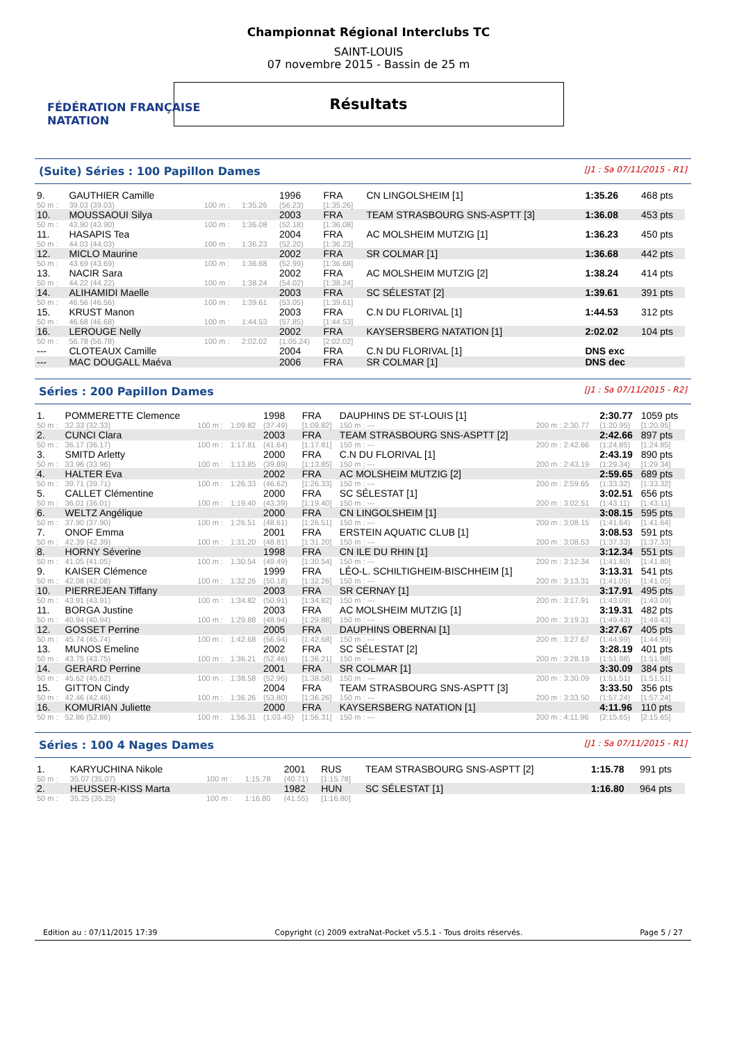FÉDÉRATION FRANÇAISE
NATATION
Championnat Régional Interclubs TC
SAINT-LOUIS
07 novembre 2015 - Bassin de 25 m
Résultats
(Suite) Séries : 100 Papillon Dames [J1 : Sa 07/11/2015 - R1]
| 9. | GAUTHIER Camille | | | 1996 | FRA | CN LINGOLSHEIM [1] | 1:35.26 | 468 pts |
| 50 m : | 39.03 (39.03) | 100 m : | 1:35.26 | (56.23) | [1:35.26] | | | |
| 10. | MOUSSAOUI Silya | | | 2003 | FRA | TEAM STRASBOURG SNS-ASPTT [3] | 1:36.08 | 453 pts |
| 50 m : | 43.90 (43.90) | 100 m : | 1:36.08 | (52.18) | [1:36.08] | | | |
| 11. | HASAPIS Tea | | | 2004 | FRA | AC MOLSHEIM MUTZIG [1] | 1:36.23 | 450 pts |
| 50 m : | 44.03 (44.03) | 100 m : | 1:36.23 | (52.20) | [1:36.23] | | | |
| 12. | MICLO Maurine | | | 2002 | FRA | SR COLMAR [1] | 1:36.68 | 442 pts |
| 50 m : | 43.69 (43.69) | 100 m : | 1:36.68 | (52.99) | [1:36.68] | | | |
| 13. | NACIR Sara | | | 2002 | FRA | AC MOLSHEIM MUTZIG [2] | 1:38.24 | 414 pts |
| 50 m : | 44.22 (44.22) | 100 m : | 1:38.24 | (54.02) | [1:38.24] | | | |
| 14. | ALIHAMIDI Maelle | | | 2003 | FRA | SC SÉLESTAT [2] | 1:39.61 | 391 pts |
| 50 m : | 46.56 (46.56) | 100 m : | 1:39.61 | (53.05) | [1:39.61] | | | |
| 15. | KRUST Manon | | | 2003 | FRA | C.N DU FLORIVAL [1] | 1:44.53 | 312 pts |
| 50 m : | 46.68 (46.68) | 100 m : | 1:44.53 | (57.85) | [1:44.53] | | | |
| 16. | LEROUGE Nelly | | | 2002 | FRA | KAYSERSBERG NATATION [1] | 2:02.02 | 104 pts |
| 50 m : | 56.78 (56.78) | 100 m : | 2:02.02 | (1:05.24) | [2:02.02] | | | |
| --- | CLOTEAUX Camille | | | 2004 | FRA | C.N DU FLORIVAL [1] | DNS exc | |
| --- | MAC DOUGALL Maéva | | | 2006 | FRA | SR COLMAR [1] | DNS dec | |
Séries : 200 Papillon Dames [J1 : Sa 07/11/2015 - R2]
| 1. | POMMERETTE Clemence | | | 1998 | FRA | DAUPHINS DE ST-LOUIS [1] | | 2:30.77 | 1059 pts |
| 50 m : | 32.33 (32.33) | 100 m : | 1:09.82 | (37.49) | [1:09.82] | 150 m : --- | 200 m : 2:30.77 | (1:20.95) | [1:20.95] |
| 2. | CUNCI Clara | | | 2003 | FRA | TEAM STRASBOURG SNS-ASPTT [2] | | 2:42.66 | 897 pts |
| 50 m : | 36.17 (36.17) | 100 m : | 1:17.81 | (41.64) | [1:17.81] | 150 m : --- | 200 m : 2:42.66 | (1:24.85) | [1:24.85] |
| 3. | SMITD Arletty | | | 2000 | FRA | C.N DU FLORIVAL [1] | | 2:43.19 | 890 pts |
| 50 m : | 33.96 (33.96) | 100 m : | 1:13.85 | (39.89) | [1:13.85] | 150 m : --- | 200 m : 2:43.19 | (1:29.34) | [1:29.34] |
| 4. | HALTER Eva | | | 2002 | FRA | AC MOLSHEIM MUTZIG [2] | | 2:59.65 | 689 pts |
| 50 m : | 39.71 (39.71) | 100 m : | 1:26.33 | (46.62) | [1:26.33] | 150 m : --- | 200 m : 2:59.65 | (1:33.32) | [1:33.32] |
| 5. | CALLET Clémentine | | | 2000 | FRA | SC SÉLESTAT [1] | | 3:02.51 | 656 pts |
| 50 m : | 36.01 (36.01) | 100 m : | 1:19.40 | (43.39) | [1:19.40] | 150 m : --- | 200 m : 3:02.51 | (1:43.11) | [1:43.11] |
| 6. | WELTZ Angélique | | | 2000 | FRA | CN LINGOLSHEIM [1] | | 3:08.15 | 595 pts |
| 50 m : | 37.90 (37.90) | 100 m : | 1:26.51 | (48.61) | [1:26.51] | 150 m : --- | 200 m : 3:08.15 | (1:41.64) | [1:41.64] |
| 7. | ONOF Emma | | | 2001 | FRA | ERSTEIN AQUATIC CLUB [1] | | 3:08.53 | 591 pts |
| 50 m : | 42.39 (42.39) | 100 m : | 1:31.20 | (48.81) | [1:31.20] | 150 m : --- | 200 m : 3:08.53 | (1:37.33) | [1:37.33] |
| 8. | HORNY Séverine | | | 1998 | FRA | CN ILE DU RHIN [1] | | 3:12.34 | 551 pts |
| 50 m : | 41.05 (41.05) | 100 m : | 1:30.54 | (49.49) | [1:30.54] | 150 m : --- | 200 m : 3:12.34 | (1:41.80) | [1:41.80] |
| 9. | KAISER Clémence | | | 1999 | FRA | LÉO-L. SCHILTIGHEIM-BISCHHEIM [1] | | 3:13.31 | 541 pts |
| 50 m : | 42.08 (42.08) | 100 m : | 1:32.26 | (50.18) | [1:32.26] | 150 m : --- | 200 m : 3:13.31 | (1:41.05) | [1:41.05] |
| 10. | PIERREJEAN Tiffany | | | 2003 | FRA | SR CERNAY [1] | | 3:17.91 | 495 pts |
| 50 m : | 43.91 (43.91) | 100 m : | 1:34.82 | (50.91) | [1:34.82] | 150 m : --- | 200 m : 3:17.91 | (1:43.09) | [1:43.09] |
| 11. | BORGA Justine | | | 2003 | FRA | AC MOLSHEIM MUTZIG [1] | | 3:19.31 | 482 pts |
| 50 m : | 40.94 (40.94) | 100 m : | 1:29.88 | (48.94) | [1:29.88] | 150 m : --- | 200 m : 3:19.31 | (1:49.43) | [1:49.43] |
| 12. | GOSSET Perrine | | | 2005 | FRA | DAUPHINS OBERNAI [1] | | 3:27.67 | 405 pts |
| 50 m : | 45.74 (45.74) | 100 m : | 1:42.68 | (56.94) | [1:42.68] | 150 m : --- | 200 m : 3:27.67 | (1:44.99) | [1:44.99] |
| 13. | MUNOS Emeline | | | 2002 | FRA | SC SÉLESTAT [2] | | 3:28.19 | 401 pts |
| 50 m : | 43.75 (43.75) | 100 m : | 1:36.21 | (52.46) | [1:36.21] | 150 m : --- | 200 m : 3:28.19 | (1:51.98) | [1:51.98] |
| 14. | GERARD Perrine | | | 2001 | FRA | SR COLMAR [1] | | 3:30.09 | 384 pts |
| 50 m : | 45.62 (45.62) | 100 m : | 1:38.58 | (52.96) | [1:38.58] | 150 m : --- | 200 m : 3:30.09 | (1:51.51) | [1:51.51] |
| 15. | GITTON Cindy | | | 2004 | FRA | TEAM STRASBOURG SNS-ASPTT [3] | | 3:33.50 | 356 pts |
| 50 m : | 42.46 (42.46) | 100 m : | 1:36.26 | (53.80) | [1:36.26] | 150 m : --- | 200 m : 3:33.50 | (1:57.24) | [1:57.24] |
| 16. | KOMURIAN Juliette | | | 2000 | FRA | KAYSERSBERG NATATION [1] | | 4:11.96 | 110 pts |
| 50 m : | 52.86 (52.86) | 100 m : | 1:56.31 | (1:03.45) | [1:56.31] | 150 m : --- | 200 m : 4:11.96 | (2:15.65) | [2:15.65] |
Séries : 100 4 Nages Dames [J1 : Sa 07/11/2015 - R1]
| 1. | KARYUCHINA Nikole | | | 2001 | RUS | TEAM STRASBOURG SNS-ASPTT [2] | 1:15.78 | 991 pts |
| 50 m : | 35.07 (35.07) | 100 m : | 1:15.78 | (40.71) | [1:15.78] | | | |
| 2. | HEUSSER-KISS Marta | | | 1982 | HUN | SC SÉLESTAT [1] | 1:16.80 | 964 pts |
| 50 m : | 35.25 (35.25) | 100 m : | 1:16.80 | (41.55) | [1:16.80] | | | |
Edition au : 07/11/2015 17:39 Copyright (c) 2009 extraNat-Pocket v5.5.1 - Tous droits réservés. Page 5 / 27